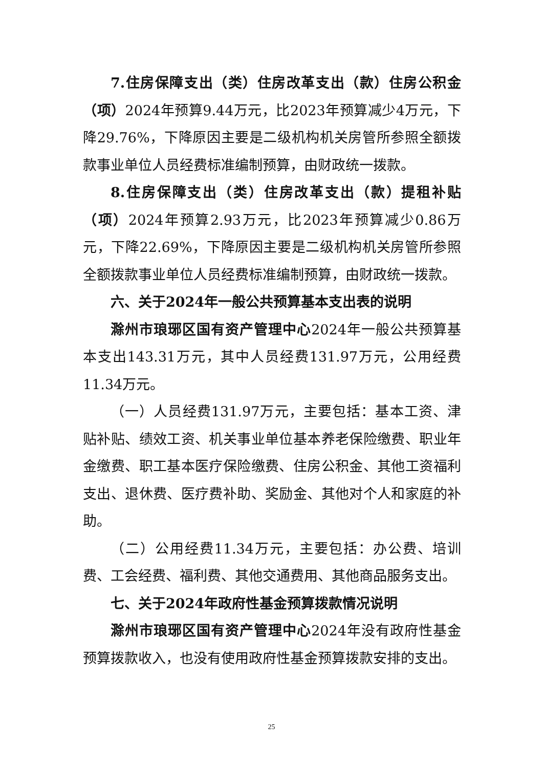7.住房保障支出（类）住房改革支出（款）住房公积金（项）2024年预算9.44万元，比2023年预算减少4万元，下降29.76%，下降原因主要是二级机构机关房管所参照全额拨款事业单位人员经费标准编制预算，由财政统一拨款。
8.住房保障支出（类）住房改革支出（款）提租补贴（项）2024年预算2.93万元，比2023年预算减少0.86万元，下降22.69%，下降原因主要是二级机构机关房管所参照全额拨款事业单位人员经费标准编制预算，由财政统一拨款。
六、关于2024年一般公共预算基本支出表的说明
滁州市琅琊区国有资产管理中心2024年一般公共预算基本支出143.31万元，其中人员经费131.97万元，公用经费11.34万元。
（一）人员经费131.97万元，主要包括：基本工资、津贴补贴、绩效工资、机关事业单位基本养老保险缴费、职业年金缴费、职工基本医疗保险缴费、住房公积金、其他工资福利支出、退休费、医疗费补助、奖励金、其他对个人和家庭的补助。
（二）公用经费11.34万元，主要包括：办公费、培训费、工会经费、福利费、其他交通费用、其他商品服务支出。
七、关于2024年政府性基金预算拨款情况说明
滁州市琅琊区国有资产管理中心2024年没有政府性基金预算拨款收入，也没有使用政府性基金预算拨款安排的支出。
25